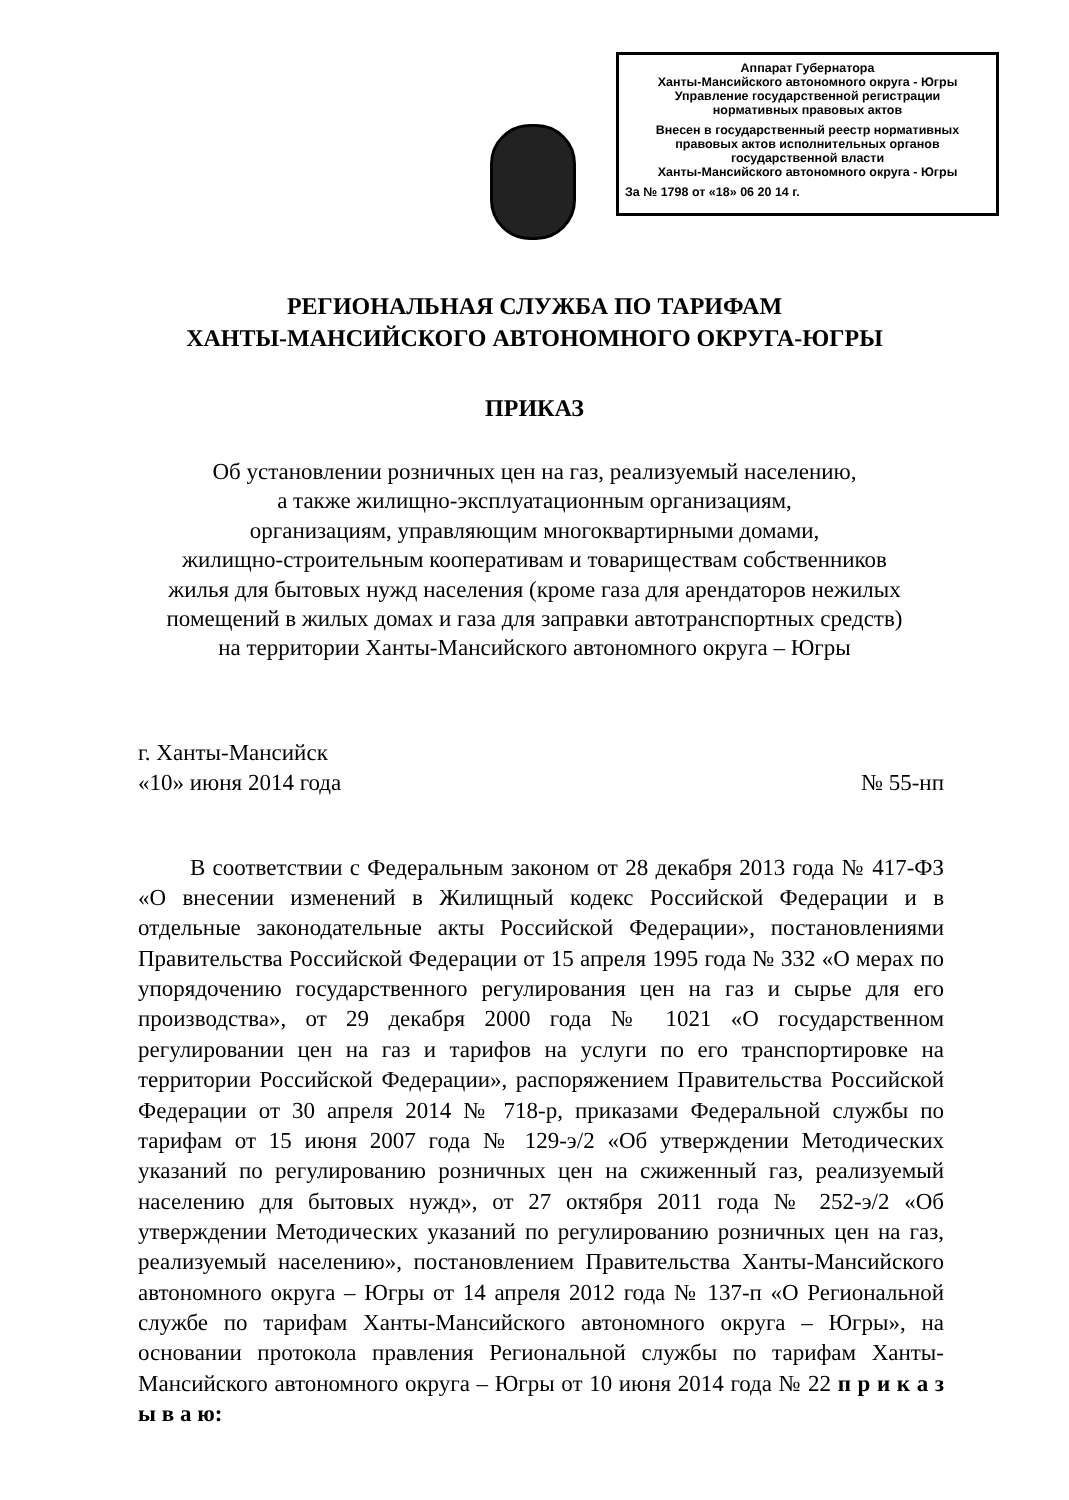Аппарат Губернатора
Ханты-Мансийского автономного округа - Югры
Управление государственной регистрации
нормативных правовых актов
Внесен в государственный реестр нормативных правовых актов исполнительных органов государственной власти
Ханты-Мансийского автономного округа - Югры
За № 1798 от «18» 06 20 14 г.
РЕГИОНАЛЬНАЯ СЛУЖБА ПО ТАРИФАМ
ХАНТЫ-МАНСИЙСКОГО АВТОНОМНОГО ОКРУГА-ЮГРЫ
ПРИКАЗ
Об установлении розничных цен на газ, реализуемый населению,
а также жилищно-эксплуатационным организациям,
организациям, управляющим многоквартирными домами,
жилищно-строительным кооперативам и товариществам собственников
жилья для бытовых нужд населения (кроме газа для арендаторов нежилых
помещений в жилых домах и газа для заправки автотранспортных средств)
на территории Ханты-Мансийского автономного округа – Югры
г. Ханты-Мансийск
«10» июня 2014 года № 55-нп
В соответствии с Федеральным законом от 28 декабря 2013 года № 417-ФЗ «О внесении изменений в Жилищный кодекс Российской Федерации и в отдельные законодательные акты Российской Федерации», постановлениями Правительства Российской Федерации от 15 апреля 1995 года № 332 «О мерах по упорядочению государственного регулирования цен на газ и сырье для его производства», от 29 декабря 2000 года № 1021 «О государственном регулировании цен на газ и тарифов на услуги по его транспортировке на территории Российской Федерации», распоряжением Правительства Российской Федерации от 30 апреля 2014 № 718-р, приказами Федеральной службы по тарифам от 15 июня 2007 года № 129-э/2 «Об утверждении Методических указаний по регулированию розничных цен на сжиженный газ, реализуемый населению для бытовых нужд», от 27 октября 2011 года № 252-э/2 «Об утверждении Методических указаний по регулированию розничных цен на газ, реализуемый населению», постановлением Правительства Ханты-Мансийского автономного округа – Югры от 14 апреля 2012 года № 137-п «О Региональной службе по тарифам Ханты-Мансийского автономного округа – Югры», на основании протокола правления Региональной службы по тарифам Ханты-Мансийского автономного округа – Югры от 10 июня 2014 года № 22 п р и к а з ы в а ю: